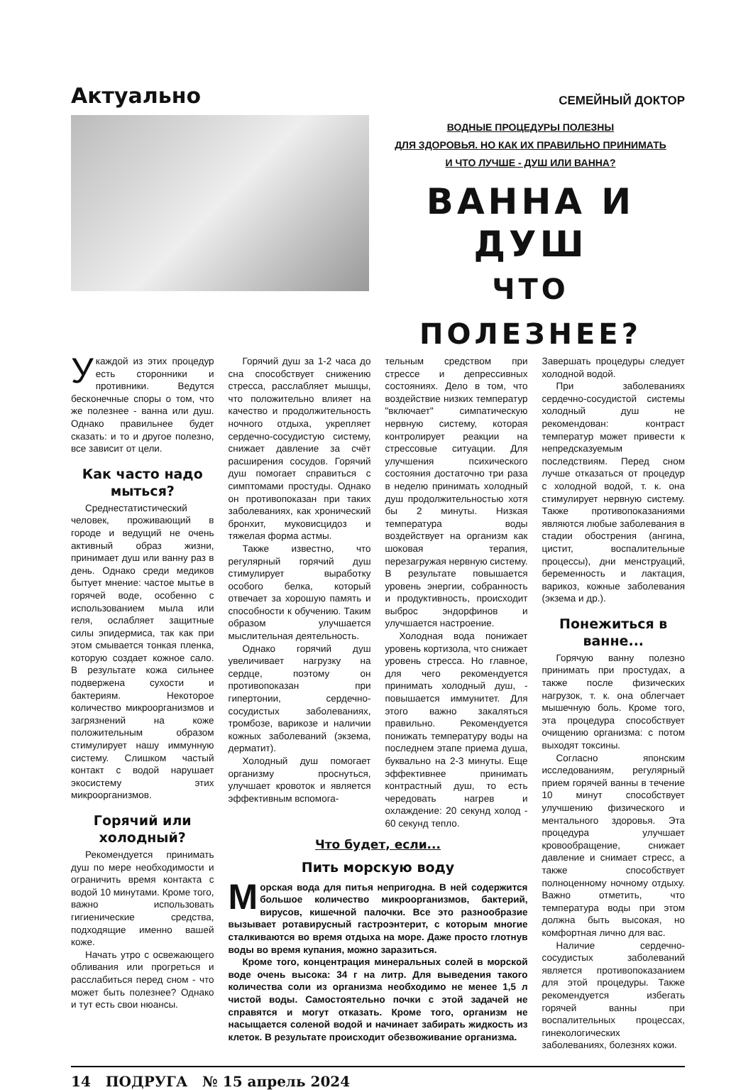Актуально
СЕМЕЙНЫЙ ДОКТОР
ВОДНЫЕ ПРОЦЕДУРЫ ПОЛЕЗНЫ
ДЛЯ ЗДОРОВЬЯ. НО КАК ИХ ПРАВИЛЬНО ПРИНИМАТЬ
И ЧТО ЛУЧШЕ - ДУШ ИЛИ ВАННА?
ВАННА И ДУШ
ЧТО ПОЛЕЗНЕЕ?
Укаждой из этих процедур есть сторонники и противники. Ведутся бесконечные споры о том, что же полезнее - ванна или душ. Однако правильнее будет сказать: и то и другое полезно, все зависит от цели.
Как часто надо мыться?
Среднестатистический человек, проживающий в городе и ведущий не очень активный образ жизни, принимает душ или ванну раз в день. Однако среди медиков бытует мнение: частое мытье в горячей воде, особенно с использованием мыла или геля, ослабляет защитные силы эпидермиса, так как при этом смывается тонкая пленка, которую создает кожное сало. В результате кожа сильнее подвержена сухости и бактериям. Некоторое количество микроорганизмов и загрязнений на коже положительным образом стимулирует нашу иммунную систему. Слишком частый контакт с водой нарушает экосистему этих микроорганизмов.
Горячий или холодный?
Рекомендуется принимать душ по мере необходимости и ограничить время контакта с водой 10 минутами. Кроме того, важно использовать гигиенические средства, подходящие именно вашей коже.
Начать утро с освежающего обливания или прогреться и расслабиться перед сном - что может быть полезнее? Однако и тут есть свои нюансы.
Горячий душ за 1-2 часа до сна способствует снижению стресса, расслабляет мышцы, что положительно влияет на качество и продолжительность ночного отдыха, укрепляет сердечно-сосудистую систему, снижает давление за счёт расширения сосудов. Горячий душ помогает справиться с симптомами простуды. Однако он противопоказан при таких заболеваниях, как хронический бронхит, муковисцидоз и тяжелая форма астмы.
Также известно, что регулярный горячий душ стимулирует выработку особого белка, который отвечает за хорошую память и способности к обучению. Таким образом улучшается мыслительная деятельность.
Однако горячий душ увеличивает нагрузку на сердце, поэтому он противопоказан при гипертонии, сердечно-сосудистых заболеваниях, тромбозе, варикозе и наличии кожных заболеваний (экзема, дерматит).
Холодный душ помогает организму проснуться, улучшает кровоток и является эффективным вспомога-
тельным средством при стрессе и депрессивных состояниях. Дело в том, что воздействие низких температур "включает" симпатическую нервную систему, которая контролирует реакции на стрессовые ситуации. Для улучшения психического состояния достаточно три раза в неделю принимать холодный душ продолжительностью хотя бы 2 минуты. Низкая температура воды воздействует на организм как шоковая терапия, перезагружая нервную систему. В результате повышается уровень энергии, собранность и продуктивность, происходит выброс эндорфинов и улучшается настроение.
Холодная вода понижает уровень кортизола, что снижает уровень стресса. Но главное, для чего рекомендуется принимать холодный душ, - повышается иммунитет. Для этого важно закаляться правильно. Рекомендуется понижать температуру воды на последнем этапе приема душа, буквально на 2-3 минуты. Еще эффективнее принимать контрастный душ, то есть чередовать нагрев и охлаждение: 20 секунд холод - 60 секунд тепло.
Что будет, если...
Пить морскую воду
Морская вода для питья непригодна. В ней содержится большое количество микроорганизмов, бактерий, вирусов, кишечной палочки. Все это разнообразие вызывает ротавирусный гастроэнтерит, с которым многие сталкиваются во время отдыха на море. Даже просто глотнув воды во время купания, можно заразиться.
Кроме того, концентрация минеральных солей в морской воде очень высока: 34 г на литр. Для выведения такого количества соли из организма необходимо не менее 1,5 л чистой воды. Самостоятельно почки с этой задачей не справятся и могут отказать. Кроме того, организм не насыщается соленой водой и начинает забирать жидкость из клеток. В результате происходит обезвоживание организма.
Завершать процедуры следует холодной водой.
При заболеваниях сердечно-сосудистой системы холодный душ не рекомендован: контраст температур может привести к непредсказуемым последствиям. Перед сном лучше отказаться от процедур с холодной водой, т. к. она стимулирует нервную систему. Также противопоказаниями являются любые заболевания в стадии обострения (ангина, цистит, воспалительные процессы), дни менструаций, беременность и лактация, варикоз, кожные заболевания (экзема и др.).
Понежиться в ванне...
Горячую ванну полезно принимать при простудах, а также после физических нагрузок, т. к. она облегчает мышечную боль. Кроме того, эта процедура способствует очищению организма: с потом выходят токсины.
Согласно японским исследованиям, регулярный прием горячей ванны в течение 10 минут способствует улучшению физического и ментального здоровья. Эта процедура улучшает кровообращение, снижает давление и снимает стресс, а также способствует полноценному ночному отдыху. Важно отметить, что температура воды при этом должна быть высокая, но комфортная лично для вас.
Наличие сердечно-сосудистых заболеваний является противопоказанием для этой процедуры. Также рекомендуется избегать горячей ванны при воспалительных процессах, гинекологических заболеваниях, болезнях кожи.
14 ПОДРУГА № 15 апрель 2024